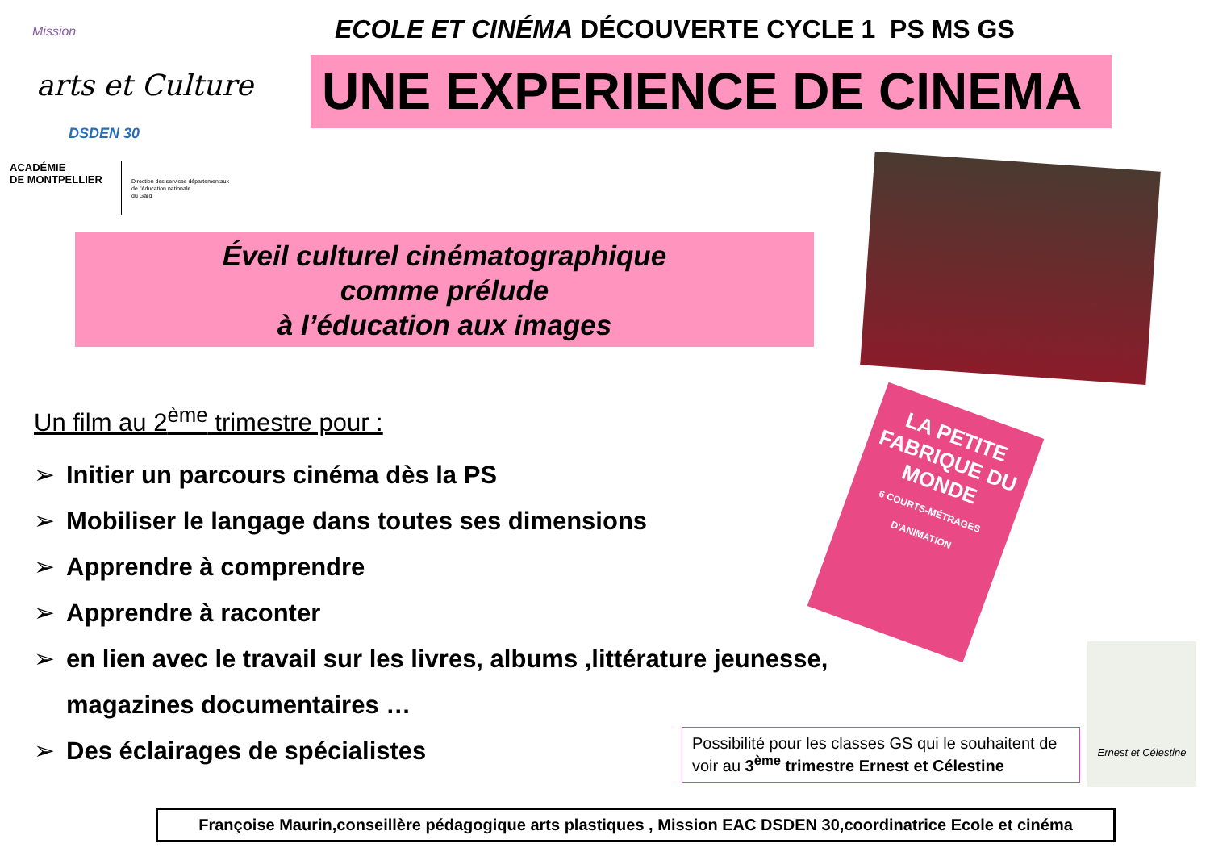Mission
arts et Culture
DSDEN 30
ACADÉMIE
DE MONTPELLIER
Direction des services départementaux
de l'éducation nationale
du Gard
ECOLE ET CINÉMA DÉCOUVERTE CYCLE 1 PS MS GS
UNE EXPERIENCE DE CINEMA
Éveil culturel cinématographique
comme prélude
à l’éducation aux images
LA PETITE FABRIQUE DU
MONDE
6 COURTS-MÉTRAGES D'ANIMATION
Ernest et Célestine
Un film au 2<sup>ème</sup> trimestre pour :
➢ Initier un parcours cinéma dès la PS
➢ Mobiliser le langage dans toutes ses dimensions
➢ Apprendre à comprendre
➢ Apprendre à raconter
➢ en lien avec le travail sur les livres, albums ,littérature jeunesse,
magazines documentaires …
➢ Des éclairages de spécialistes
Possibilité pour les classes GS qui le souhaitent de voir au 3<sup>ème</sup> trimestre Ernest et Célestine
Françoise Maurin,conseillère pédagogique arts plastiques , Mission EAC DSDEN 30,coordinatrice Ecole et cinéma